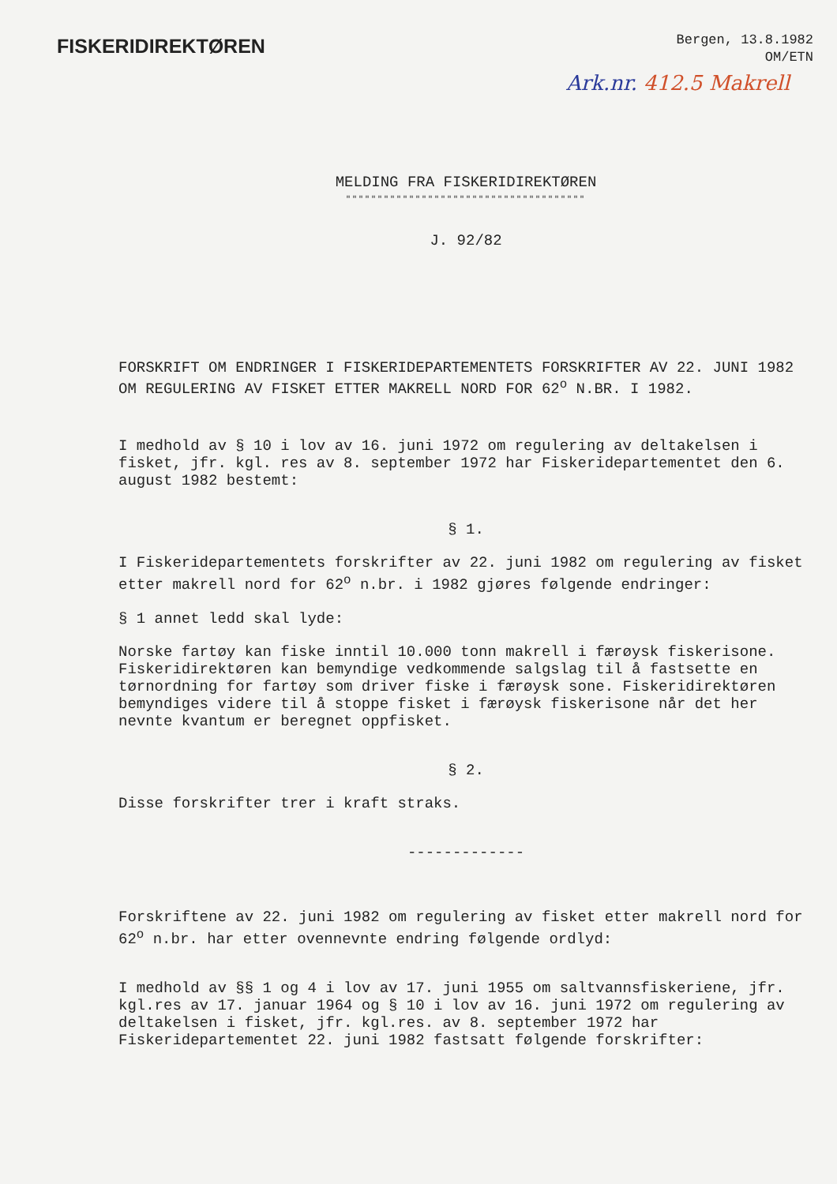FISKERIDIREKTØREN
Bergen, 13.8.1982
OM/ETN
Ark.nr. 412.5 Makrell
MELDING FRA FISKERIDIREKTØREN
""""""""""""""""""""""""""""""""""""""
J. 92/82
FORSKRIFT OM ENDRINGER I FISKERIDEPARTEMENTETS FORSKRIFTER AV 22. JUNI 1982 OM REGULERING AV FISKET ETTER MAKRELL NORD FOR 62<sup>o</sup> N.BR. I 1982.
I medhold av § 10 i lov av 16. juni 1972 om regulering av deltakelsen i fisket, jfr. kgl. res av 8. september 1972 har Fiskeridepartementet den 6. august 1982 bestemt:
§ 1.
I Fiskeridepartementets forskrifter av 22. juni 1982 om regulering av fisket etter makrell nord for 62<sup>o</sup> n.br. i 1982 gjøres følgende endringer:
§ 1 annet ledd skal lyde:
Norske fartøy kan fiske inntil 10.000 tonn makrell i færøysk fiskerisone. Fiskeridirektøren kan bemyndige vedkommende salgslag til å fastsette en tørnordning for fartøy som driver fiske i færøysk sone. Fiskeridirektøren bemyndiges videre til å stoppe fisket i færøysk fiskerisone når det her nevnte kvantum er beregnet oppfisket.
§ 2.
Disse forskrifter trer i kraft straks.
-------------
Forskriftene av 22. juni 1982 om regulering av fisket etter makrell nord for 62<sup>o</sup> n.br. har etter ovennevnte endring følgende ordlyd:
I medhold av §§ 1 og 4 i lov av 17. juni 1955 om saltvannsfiskeriene, jfr. kgl.res av 17. januar 1964 og § 10 i lov av 16. juni 1972 om regulering av deltakelsen i fisket, jfr. kgl.res. av 8. september 1972 har Fiskeridepartementet 22. juni 1982 fastsatt følgende forskrifter: